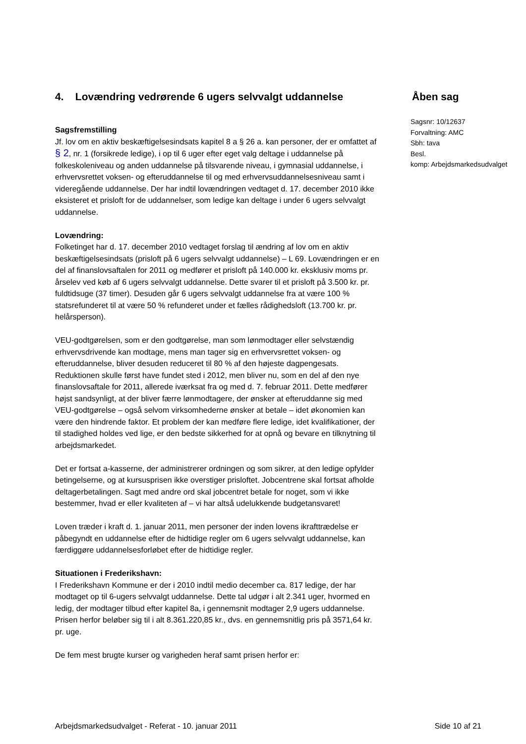4. Lovændring vedrørende 6 ugers selvvalgt uddannelse Åben sag
Sagsnr: 10/12637
Forvaltning: AMC
Sbh: tava
Besl.
komp: Arbejdsmarkedsudvalget
Sagsfremstilling
Jf. lov om en aktiv beskæftigelsesindsats kapitel 8 a § 26 a. kan personer, der er omfattet af § 2, nr. 1 (forsikrede ledige), i op til 6 uger efter eget valg deltage i uddannelse på folkeskoleniveau og anden uddannelse på tilsvarende niveau, i gymnasial uddannelse, i erhvervsrettet voksen- og efteruddannelse til og med erhvervsuddannelsesniveau samt i videregående uddannelse. Der har indtil lovændringen vedtaget d. 17. december 2010 ikke eksisteret et prisloft for de uddannelser, som ledige kan deltage i under 6 ugers selvvalgt uddannelse.
Lovændring:
Folketinget har d. 17. december 2010 vedtaget forslag til ændring af lov om en aktiv beskæftigelsesindsats (prisloft på 6 ugers selvvalgt uddannelse) – L 69. Lovændringen er en del af finanslovsaftalen for 2011 og medfører et prisloft på 140.000 kr. eksklusiv moms pr. årselev ved køb af 6 ugers selvvalgt uddannelse. Dette svarer til et prisloft på 3.500 kr. pr. fuldtidsuge (37 timer). Desuden går 6 ugers selvvalgt uddannelse fra at være 100 % statsrefunderet til at være 50 % refunderet under et fælles rådighedsloft (13.700 kr. pr. helårsperson).
VEU-godtgørelsen, som er den godtgørelse, man som lønmodtager eller selvstændig erhvervsdrivende kan modtage, mens man tager sig en erhvervsrettet voksen- og efteruddannelse, bliver desuden reduceret til 80 % af den højeste dagpengesats. Reduktionen skulle først have fundet sted i 2012, men bliver nu, som en del af den nye finanslovsaftale for 2011, allerede iværksat fra og med d. 7. februar 2011. Dette medfører højst sandsynligt, at der bliver færre lønmodtagere, der ønsker at efteruddanne sig med VEU-godtgørelse – også selvom virksomhederne ønsker at betale – idet økonomien kan være den hindrende faktor. Et problem der kan medføre flere ledige, idet kvalifikationer, der til stadighed holdes ved lige, er den bedste sikkerhed for at opnå og bevare en tilknytning til arbejdsmarkedet.
Det er fortsat a-kasserne, der administrerer ordningen og som sikrer, at den ledige opfylder betingelserne, og at kursusprisen ikke overstiger prisloftet. Jobcentrene skal fortsat afholde deltagerbetalingen. Sagt med andre ord skal jobcentret betale for noget, som vi ikke bestemmer, hvad er eller kvaliteten af – vi har altså udelukkende budgetansvaret!
Loven træder i kraft d. 1. januar 2011, men personer der inden lovens ikrafttrædelse er påbegyndt en uddannelse efter de hidtidige regler om 6 ugers selvvalgt uddannelse, kan færdiggøre uddannelsesforløbet efter de hidtidige regler.
Situationen i Frederikshavn:
I Frederikshavn Kommune er der i 2010 indtil medio december ca. 817 ledige, der har modtaget op til 6-ugers selvvalgt uddannelse. Dette tal udgør i alt 2.341 uger, hvormed en ledig, der modtager tilbud efter kapitel 8a, i gennemsnit modtager 2,9 ugers uddannelse. Prisen herfor beløber sig til i alt 8.361.220,85 kr., dvs. en gennemsnitlig pris på 3571,64 kr. pr. uge.
De fem mest brugte kurser og varigheden heraf samt prisen herfor er:
Arbejdsmarkedsudvalget - Referat - 10. januar 2011 Side 10 af 21